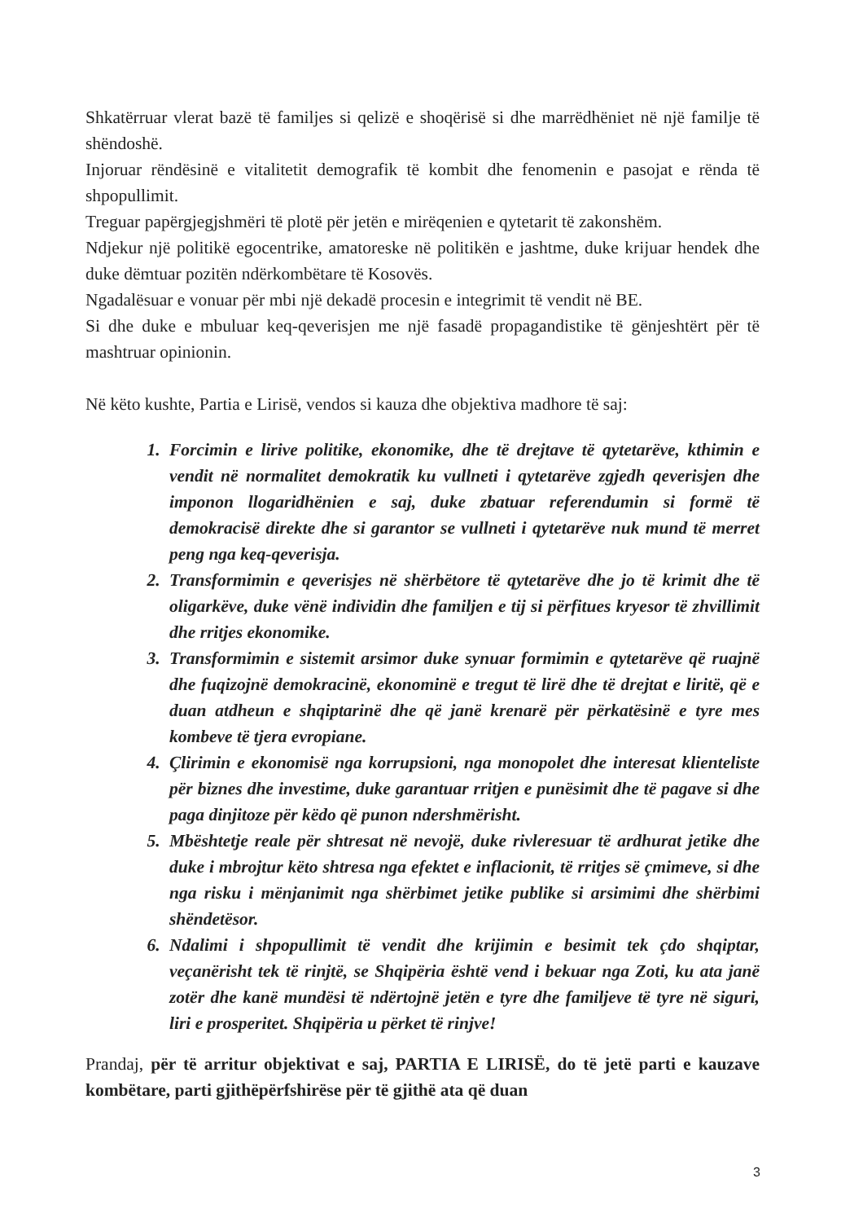Shkatërruar vlerat bazë të familjes si qelizë e shoqërisë si dhe marrëdhëniet në një familje të shëndoshë.
Injoruar rëndësinë e vitalitetit demografik të kombit dhe fenomenin e pasojat e rënda të shpopullimit.
Treguar papërgjegjshmëri të plotë për jetën e mirëqenien e qytetarit të zakonshëm.
Ndjekur një politikë egocentrike, amatoreske në politikën e jashtme, duke krijuar hendek dhe duke dëmtuar pozitën ndërkombëtare të Kosovës.
Ngadalësuar e vonuar për mbi një dekadë procesin e integrimit të vendit në BE.
Si dhe duke e mbuluar keq-qeverisjen me një fasadë propagandistike të gënjeshtërt për të mashtruar opinionin.
Në këto kushte, Partia e Lirisë, vendos si kauza dhe objektiva madhore të saj:
1. Forcimin e lirive politike, ekonomike, dhe të drejtave të qytetarëve, kthimin e vendit në normalitet demokratik ku vullneti i qytetarëve zgjedh qeverisjen dhe imponon llogaridhënien e saj, duke zbatuar referendumin si formë të demokracisë direkte dhe si garantor se vullneti i qytetarëve nuk mund të merret peng nga keq-qeverisja.
2. Transformimin e qeverisjes në shërbëtore të qytetarëve dhe jo të krimit dhe të oligarkëve, duke vënë individin dhe familjen e tij si përfitues kryesor të zhvillimit dhe rritjes ekonomike.
3. Transformimin e sistemit arsimor duke synuar formimin e qytetarëve që ruajnë dhe fuqizojnë demokracinë, ekonominë e tregut të lirë dhe të drejtat e liritë, që e duan atdheun e shqiptarinë dhe që janë krenarë për përkatësinë e tyre mes kombeve të tjera evropiane.
4. Çlirimin e ekonomisë nga korrupsioni, nga monopolet dhe interesat klienteliste për biznes dhe investime, duke garantuar rritjen e punësimit dhe të pagave si dhe paga dinjitoze për këdo që punon ndershmërisht.
5. Mbështetje reale për shtresat në nevojë, duke rivleresuar të ardhurat jetike dhe duke i mbrojtur këto shtresa nga efektet e inflacionit, të rritjes së çmimeve, si dhe nga risku i mënjanimit nga shërbimet jetike publike si arsimimi dhe shërbimi shëndetësor.
6. Ndalimi i shpopullimit të vendit dhe krijimin e besimit tek çdo shqiptar, veçanërisht tek të rinjtë, se Shqipëria është vend i bekuar nga Zoti, ku ata janë zotër dhe kanë mundësi të ndërtojnë jetën e tyre dhe familjeve të tyre në siguri, liri e prosperitet. Shqipëria u përket të rinjve!
Prandaj, për të arritur objektivat e saj, PARTIA E LIRISË, do të jetë parti e kauzave kombëtare, parti gjithëpërfshirëse për të gjithë ata që duan
3